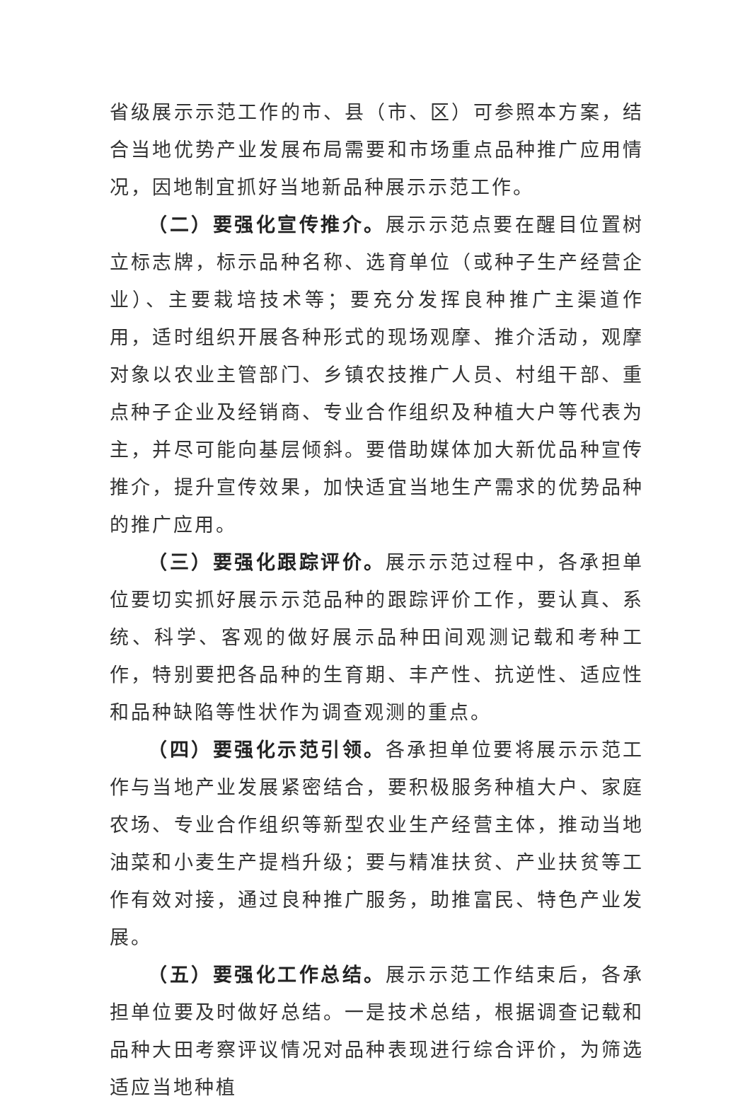省级展示示范工作的市、县（市、区）可参照本方案，结合当地优势产业发展布局需要和市场重点品种推广应用情况，因地制宜抓好当地新品种展示示范工作。
（二）要强化宣传推介。展示示范点要在醒目位置树立标志牌，标示品种名称、选育单位（或种子生产经营企业）、主要栽培技术等；要充分发挥良种推广主渠道作用，适时组织开展各种形式的现场观摩、推介活动，观摩对象以农业主管部门、乡镇农技推广人员、村组干部、重点种子企业及经销商、专业合作组织及种植大户等代表为主，并尽可能向基层倾斜。要借助媒体加大新优品种宣传推介，提升宣传效果，加快适宜当地生产需求的优势品种的推广应用。
（三）要强化跟踪评价。展示示范过程中，各承担单位要切实抓好展示示范品种的跟踪评价工作，要认真、系统、科学、客观的做好展示品种田间观测记载和考种工作，特别要把各品种的生育期、丰产性、抗逆性、适应性和品种缺陷等性状作为调查观测的重点。
（四）要强化示范引领。各承担单位要将展示示范工作与当地产业发展紧密结合，要积极服务种植大户、家庭农场、专业合作组织等新型农业生产经营主体，推动当地油菜和小麦生产提档升级；要与精准扶贫、产业扶贫等工作有效对接，通过良种推广服务，助推富民、特色产业发展。
（五）要强化工作总结。展示示范工作结束后，各承担单位要及时做好总结。一是技术总结，根据调查记载和品种大田考察评议情况对品种表现进行综合评价，为筛选适应当地种植